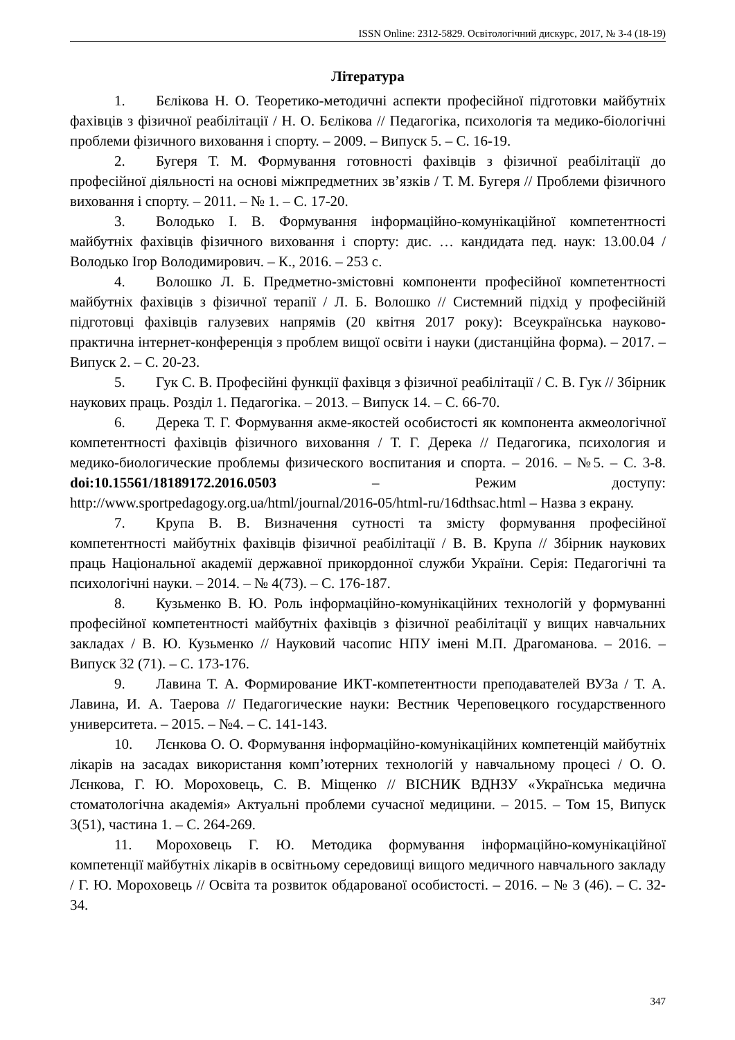ISSN Online: 2312-5829. Освітологічний дискурс, 2017, № 3-4 (18-19)
Література
1. Бєлікова Н. О. Теоретико-методичні аспекти професійної підготовки майбутніх фахівців з фізичної реабілітації / Н. О. Бєлікова // Педагогіка, психологія та медико-біологічні проблеми фізичного виховання і спорту. – 2009. – Випуск 5. – С. 16-19.
2. Бугеря Т. М. Формування готовності фахівців з фізичної реабілітації до професійної діяльності на основі міжпредметних зв’язків / Т. М. Бугеря // Проблеми фізичного виховання і спорту. – 2011. – № 1. – С. 17-20.
3. Володько І. В. Формування інформаційно-комунікаційної компетентності майбутніх фахівців фізичного виховання і спорту: дис. … кандидата пед. наук: 13.00.04 / Володько Ігор Володимирович. – К., 2016. – 253 с.
4. Волошко Л. Б. Предметно-змістовні компоненти професійної компетентності майбутніх фахівців з фізичної терапії / Л. Б. Волошко // Системний підхід у професійній підготовці фахівців галузевих напрямів (20 квітня 2017 року): Всеукраїнська науково-практична інтернет-конференція з проблем вищої освіти і науки (дистанційна форма). – 2017. – Випуск 2. – С. 20-23.
5. Гук С. В. Професійні функції фахівця з фізичної реабілітації / С. В. Гук // Збірник наукових праць. Розділ 1. Педагогіка. – 2013. – Випуск 14. – С. 66-70.
6. Дерека Т. Г. Формування акме-якостей особистості як компонента акмеологічної компетентності фахівців фізичного виховання / Т. Г. Дерека // Педагогика, психология и медико-биологические проблемы физического воспитания и спорта. – 2016. – №5. – С. 3-8. doi:10.15561/18189172.2016.0503 – Режим доступу: http://www.sportpedagogy.org.ua/html/journal/2016-05/html-ru/16dthsac.html – Назва з екрану.
7. Крупа В. В. Визначення сутності та змісту формування професійної компетентності майбутніх фахівців фізичної реабілітації / В. В. Крупа // Збірник наукових праць Національної академії державної прикордонної служби України. Серія: Педагогічні та психологічні науки. – 2014. – № 4(73). – С. 176-187.
8. Кузьменко В. Ю. Роль інформаційно-комунікаційних технологій у формуванні професійної компетентності майбутніх фахівців з фізичної реабілітації у вищих навчальних закладах / В. Ю. Кузьменко // Науковий часопис НПУ імені М.П. Драгоманова. – 2016. – Випуск 32 (71). – С. 173-176.
9. Лавина Т. А. Формирование ИКТ-компетентности преподавателей ВУЗа / Т. А. Лавина, И. А. Таерова // Педагогические науки: Вестник Череповецкого государственного университета. – 2015. – №4. – С. 141-143.
10. Лєнкова О. О. Формування інформаційно-комунікаційних компетенцій майбутніх лікарів на засадах використання комп’ютерних технологій у навчальному процесі / О. О. Лєнкова, Г. Ю. Мороховець, С. В. Міщенко // ВІСНИК ВДНЗУ «Українська медична стоматологічна академія» Актуальні проблеми сучасної медицини. – 2015. – Том 15, Випуск 3(51), частина 1. – С. 264-269.
11. Мороховець Г. Ю. Методика формування інформаційно-комунікаційної компетенції майбутніх лікарів в освітньому середовищі вищого медичного навчального закладу / Г. Ю. Мороховець // Освіта та розвиток обдарованої особистості. – 2016. – № 3 (46). – С. 32-34.
347